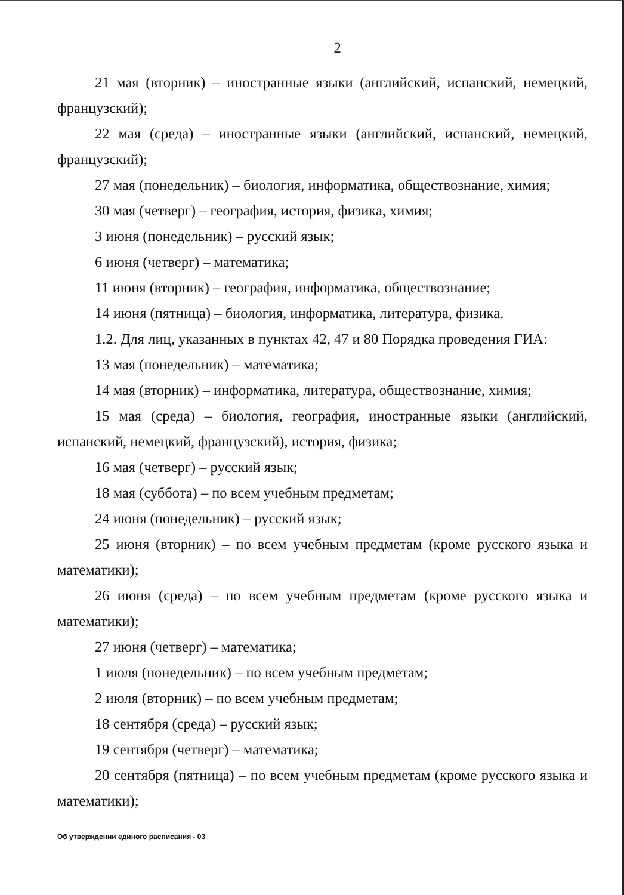2
21 мая (вторник) – иностранные языки (английский, испанский, немецкий, французский);
22 мая (среда) – иностранные языки (английский, испанский, немецкий, французский);
27 мая (понедельник) – биология, информатика, обществознание, химия;
30 мая (четверг) – география, история, физика, химия;
3 июня (понедельник) – русский язык;
6 июня (четверг) – математика;
11 июня (вторник) – география, информатика, обществознание;
14 июня (пятница) – биология, информатика, литература, физика.
1.2. Для лиц, указанных в пунктах 42, 47 и 80 Порядка проведения ГИА:
13 мая (понедельник) – математика;
14 мая (вторник) – информатика, литература, обществознание, химия;
15 мая (среда) – биология, география, иностранные языки (английский, испанский, немецкий, французский), история, физика;
16 мая (четверг) – русский язык;
18 мая (суббота) – по всем учебным предметам;
24 июня (понедельник) – русский язык;
25 июня (вторник) – по всем учебным предметам (кроме русского языка и математики);
26 июня (среда) – по всем учебным предметам (кроме русского языка и математики);
27 июня (четверг) – математика;
1 июля (понедельник) – по всем учебным предметам;
2 июля (вторник) – по всем учебным предметам;
18 сентября (среда) – русский язык;
19 сентября (четверг) – математика;
20 сентября (пятница) – по всем учебным предметам (кроме русского языка и математики);
Об утверждении единого расписания - 03